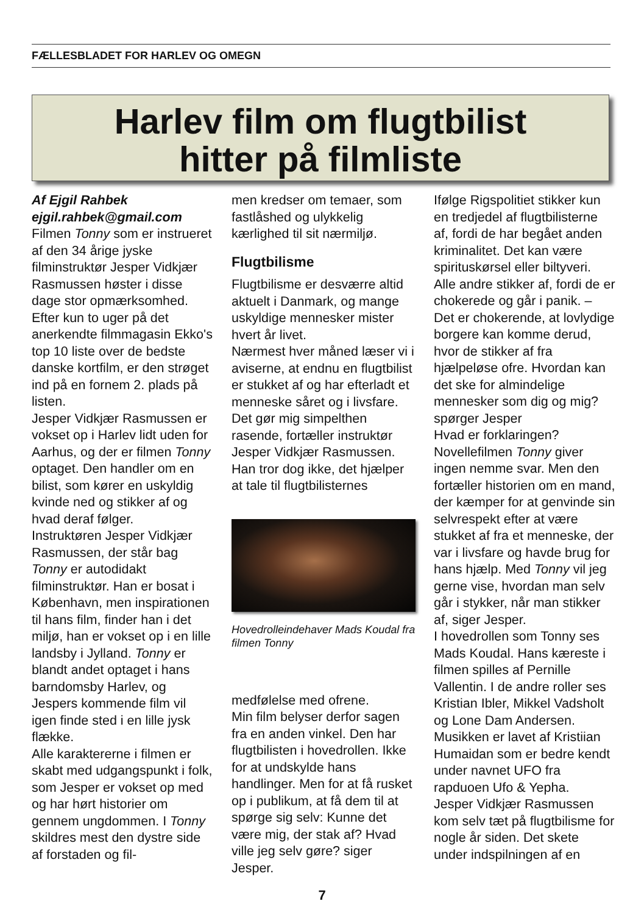FÆLLESBLADET FOR HARLEV OG OMEGN
Harlev film om flugtbilist
hitter på filmliste
Af Ejgil Rahbek
ejgil.rahbek@gmail.com
Filmen Tonny som er instrueret af den 34 årige jyske filminstruktør Jesper Vidkjær Rasmussen høster i disse dage stor opmærksomhed. Efter kun to uger på det anerkendte filmmagasin Ekko's top 10 liste over de bedste danske kortfilm, er den strøget ind på en fornem 2. plads på listen.
Jesper Vidkjær Rasmussen er vokset op i Harlev lidt uden for Aarhus, og der er filmen Tonny optaget. Den handler om en bilist, som kører en uskyldig kvinde ned og stikker af og hvad deraf følger.
Instruktøren Jesper Vidkjær Rasmussen, der står bag Tonny er autodidakt filminstruktør. Han er bosat i København, men inspirationen til hans film, finder han i det miljø, han er vokset op i en lille landsby i Jylland. Tonny er blandt andet optaget i hans barndomsby Harlev, og Jespers kommende film vil igen finde sted i en lille jysk flække.
Alle karaktererne i filmen er skabt med udgangspunkt i folk, som Jesper er vokset op med og har hørt historier om gennem ungdommen. I Tonny skildres mest den dystre side af forstaden og fil-
men kredser om temaer, som fastlåshed og ulykkelig kærlighed til sit nærmiljø.
Flugtbilisme
Flugtbilisme er desværre altid aktuelt i Danmark, og mange uskyldige mennesker mister hvert år livet.
Nærmest hver måned læser vi i aviserne, at endnu en flugtbilist er stukket af og har efterladt et menneske såret og i livsfare.
Det gør mig simpelthen rasende, fortæller instruktør Jesper Vidkjær Rasmussen. Han tror dog ikke, det hjælper at tale til flugtbilisternes
Hovedrolleindehaver Mads Koudal fra filmen Tonny
medfølelse med ofrene.
Min film belyser derfor sagen fra en anden vinkel. Den har flugtbilisten i hovedrollen. Ikke for at undskylde hans handlinger. Men for at få rusket op i publikum, at få dem til at spørge sig selv: Kunne det være mig, der stak af? Hvad ville jeg selv gøre? siger Jesper.
Ifølge Rigspolitiet stikker kun en tredjedel af flugtbilisterne af, fordi de har begået anden kriminalitet. Det kan være spirituskørsel eller biltyveri. Alle andre stikker af, fordi de er chokerede og går i panik. – Det er chokerende, at lovlydige borgere kan komme derud, hvor de stikker af fra hjælpeløse ofre. Hvordan kan det ske for almindelige mennesker som dig og mig? spørger Jesper
Hvad er forklaringen?
Novellefilmen Tonny giver ingen nemme svar. Men den fortæller historien om en mand, der kæmper for at genvinde sin selvrespekt efter at være stukket af fra et menneske, der var i livsfare og havde brug for hans hjælp. Med Tonny vil jeg gerne vise, hvordan man selv går i stykker, når man stikker af, siger Jesper.
I hovedrollen som Tonny ses Mads Koudal. Hans kæreste i filmen spilles af Pernille Vallentin. I de andre roller ses Kristian Ibler, Mikkel Vadsholt og Lone Dam Andersen. Musikken er lavet af Kristiian Humaidan som er bedre kendt under navnet UFO fra rapduoen Ufo & Yepha.
Jesper Vidkjær Rasmussen kom selv tæt på flugtbilisme for nogle år siden. Det skete under indspilningen af en
7